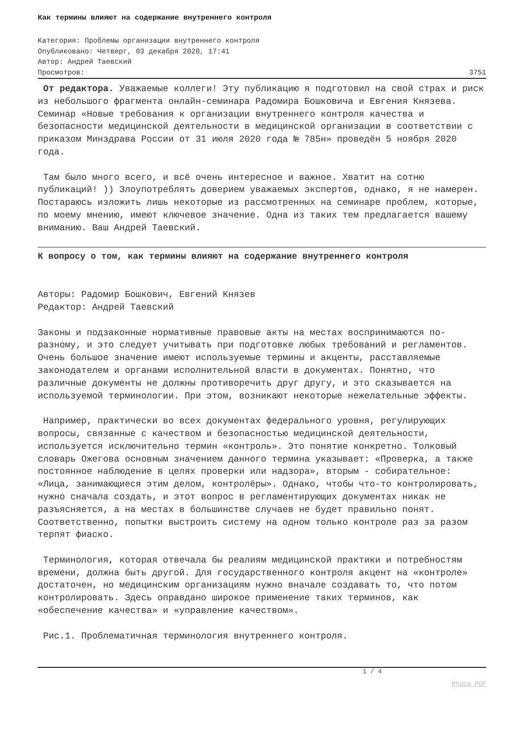Как термины влияют на содержание внутреннего контроля
Категория: Проблемы организации внутреннего контроля
Опубликовано: Четверг, 03 декабря 2020, 17:41
Автор: Андрей Таевский
Просмотров: 3751
От редактора. Уважаемые коллеги! Эту публикацию я подготовил на свой страх и риск из небольшого фрагмента онлайн-семинара Радомира Бошковича и Евгения Князева. Семинар «Новые требования к организации внутреннего контроля качества и безопасности медицинской деятельности в медицинской организации в соответствии с приказом Минздрава России от 31 июля 2020 года № 785н» проведён 5 ноября 2020 года.
Там было много всего, и всё очень интересное и важное. Хватит на сотню публикаций! )) Злоупотреблять доверием уважаемых экспертов, однако, я не намерен. Постараюсь изложить лишь некоторые из рассмотренных на семинаре проблем, которые, по моему мнению, имеют ключевое значение. Одна из таких тем предлагается вашему вниманию. Ваш Андрей Таевский.
К вопросу о том, как термины влияют на содержание внутреннего контроля
Авторы: Радомир Бошкович, Евгений Князев
Редактор: Андрей Таевский
Законы и подзаконные нормативные правовые акты на местах воспринимаются по-разному, и это следует учитывать при подготовке любых требований и регламентов. Очень большое значение имеют используемые термины и акценты, расставляемые законодателем и органами исполнительной власти в документах. Понятно, что различные документы не должны противоречить друг другу, и это сказывается на используемой терминологии. При этом, возникают некоторые нежелательные эффекты.
Например, практически во всех документах федерального уровня, регулирующих вопросы, связанные с качеством и безопасностью медицинской деятельности, используется исключительно термин «контроль». Это понятие конкретно. Толковый словарь Ожегова основным значением данного термина указывает: «Проверка, а также постоянное наблюдение в целях проверки или надзора», вторым - собирательное: «Лица, занимающиеся этим делом, контролёры». Однако, чтобы что-то контролировать, нужно сначала создать, и этот вопрос в регламентирующих документах никак не разъясняется, а на местах в большинстве случаев не будет правильно понят. Соответственно, попытки выстроить систему на одном только контроле раз за разом терпят фиаско.
Терминология, которая отвечала бы реалиям медицинской практики и потребностям времени, должна быть другой. Для государственного контроля акцент на «контроле» достаточен, но медицинским организациям нужно вначале создавать то, что потом контролировать. Здесь оправдано широкое применение таких терминов, как «обеспечение качества» и «управление качеством».
Рис.1. Проблематичная терминология внутреннего контроля.
1 / 4
Phoca PDF